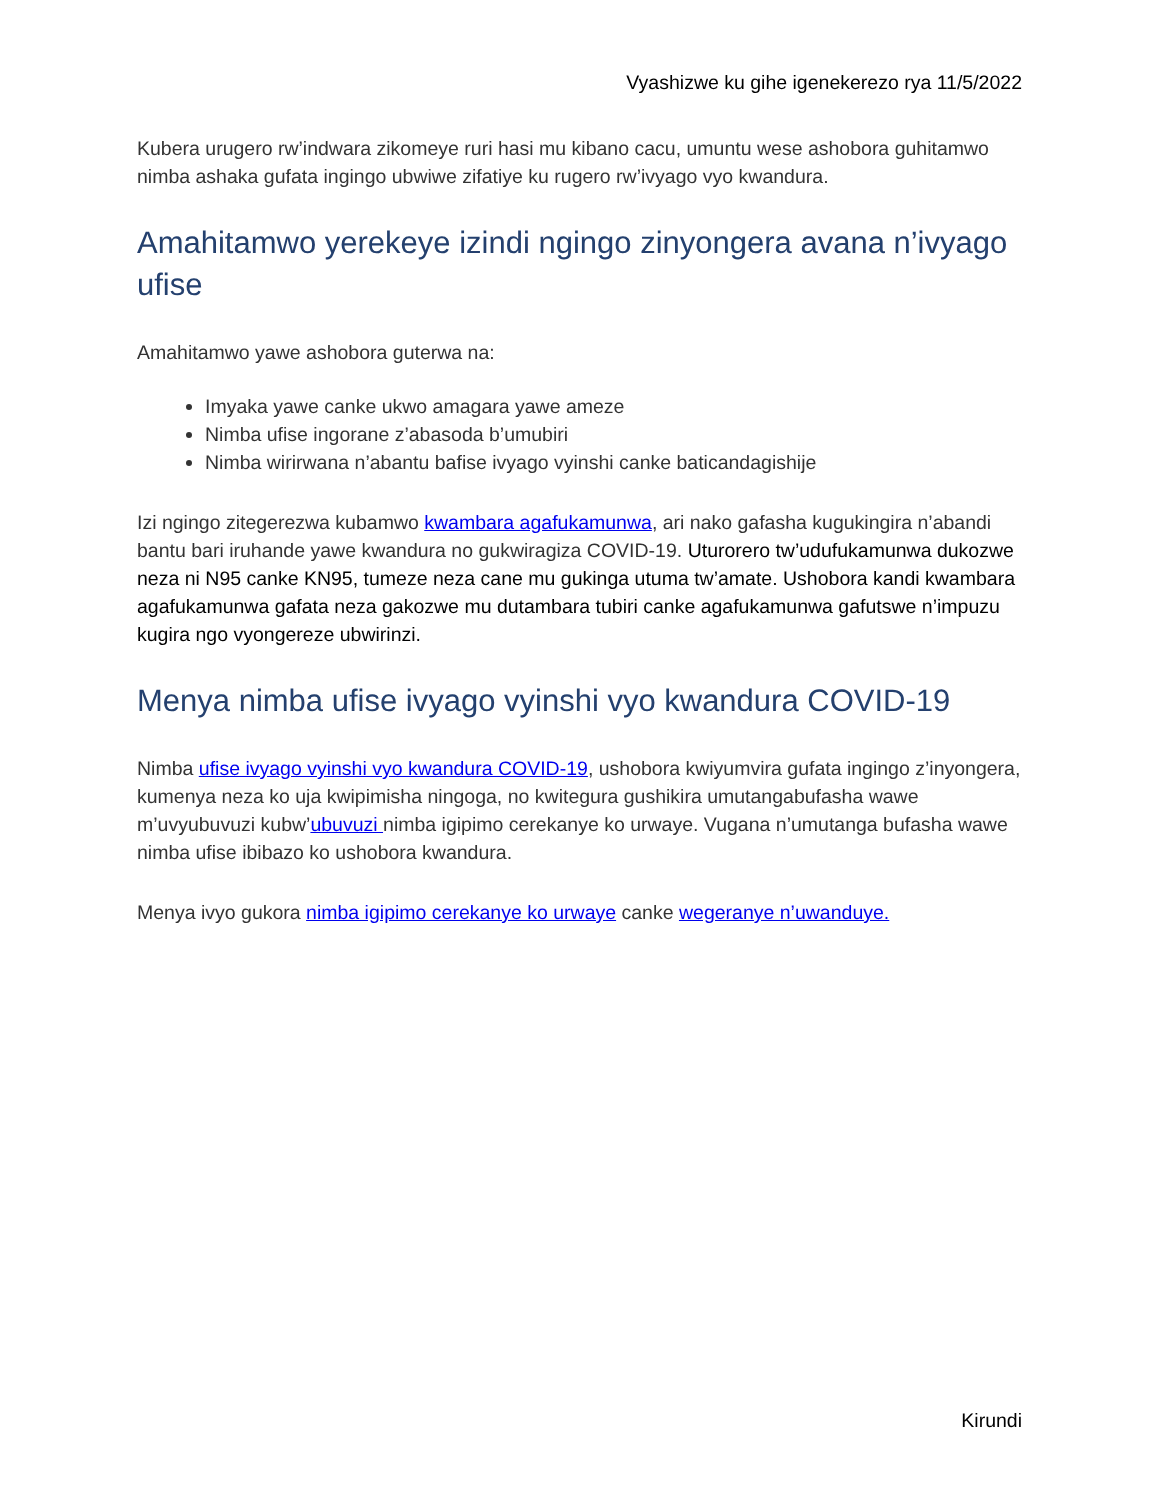Vyashizwe ku gihe igenekerezo rya 11/5/2022
Kubera urugero rw’indwara zikomeye ruri hasi mu kibano cacu, umuntu wese ashobora guhitamwo nimba ashaka gufata ingingo ubwiwe zifatiye ku rugero rw’ivyago vyo kwandura.
Amahitamwo yerekeye izindi ngingo zinyongera avana n’ivyago ufise
Amahitamwo yawe ashobora guterwa na:
Imyaka yawe canke ukwo amagara yawe ameze
Nimba ufise ingorane z’abasoda b’umubiri
Nimba wirirwana n’abantu bafise ivyago vyinshi canke baticandagishije
Izi ngingo zitegerezwa kubamwo kwambara agafukamunwa, ari nako gafasha kugukingira n’abandi bantu bari iruhande yawe kwandura no gukwiragiza COVID-19. Uturorero tw’udufukamunwa dukozwe neza ni N95 canke KN95, tumeze neza cane mu gukinga utuma tw’amate. Ushobora kandi kwambara agafukamunwa gafata neza gakozwe mu dutambara tubiri canke agafukamunwa gafutswe n’impuzu kugira ngo vyongereze ubwirinzi.
Menya nimba ufise ivyago vyinshi vyo kwandura COVID-19
Nimba ufise ivyago vyinshi vyo kwandura COVID-19, ushobora kwiyumvira gufata ingingo z’inyongera, kumenya neza ko uja kwipimisha ningoga, no kwitegura gushikira umutangabufasha wawe m’uvyubuvuzi kubw’ubuvuzi nimba igipimo cerekanye ko urwaye. Vugana n’umutanga bufasha wawe nimba ufise ibibazo ko ushobora kwandura.
Menya ivyo gukora nimba igipimo cerekanye ko urwaye canke wegeranye n’uwanduye.
Kirundi